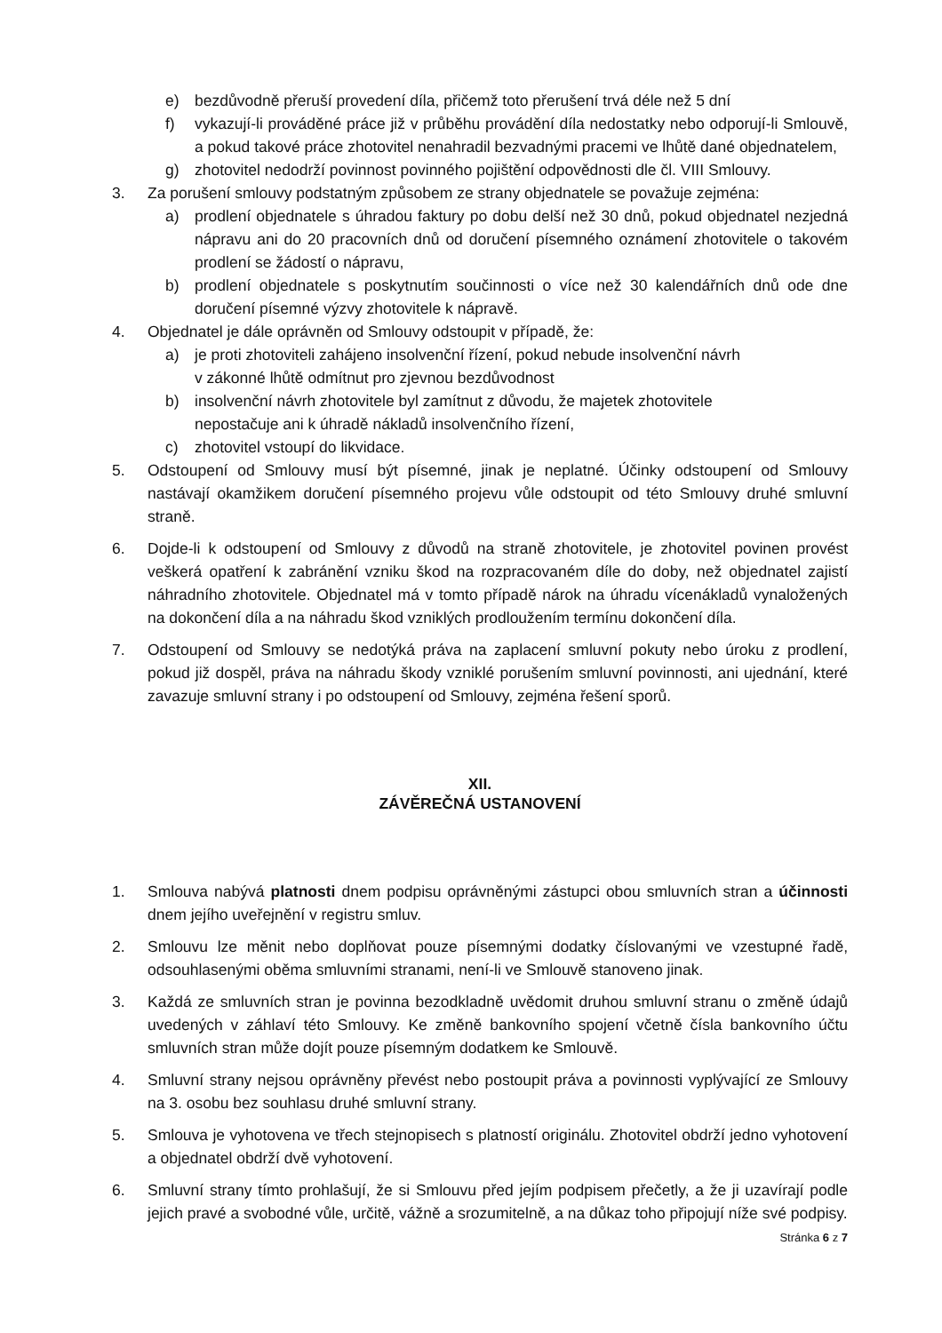e) bezdůvodně přeruší provedení díla, přičemž toto přerušení trvá déle než 5 dní
f) vykazují-li prováděné práce již v průběhu provádění díla nedostatky nebo odporují-li Smlouvě, a pokud takové práce zhotovitel nenahradil bezvadnými pracemi ve lhůtě dané objednatelem,
g) zhotovitel nedodrží povinnost povinného pojištění odpovědnosti dle čl. VIII Smlouvy.
3. Za porušení smlouvy podstatným způsobem ze strany objednatele se považuje zejména:
a) prodlení objednatele s úhradou faktury po dobu delší než 30 dnů, pokud objednatel nezjedná nápravu ani do 20 pracovních dnů od doručení písemného oznámení zhotovitele o takovém prodlení se žádostí o nápravu,
b) prodlení objednatele s poskytnutím součinnosti o více než 30 kalendářních dnů ode dne doručení písemné výzvy zhotovitele k nápravě.
4. Objednatel je dále oprávněn od Smlouvy odstoupit v případě, že:
a) je proti zhotoviteli zahájeno insolvenční řízení, pokud nebude insolvenční návrh
v zákonné lhůtě odmítnut pro zjevnou bezdůvodnost
b) insolvenční návrh zhotovitele byl zamítnut z důvodu, že majetek zhotovitele
nepostačuje ani k úhradě nákladů insolvenčního řízení,
c) zhotovitel vstoupí do likvidace.
5. Odstoupení od Smlouvy musí být písemné, jinak je neplatné. Účinky odstoupení od Smlouvy nastávají okamžikem doručení písemného projevu vůle odstoupit od této Smlouvy druhé smluvní straně.
6. Dojde-li k odstoupení od Smlouvy z důvodů na straně zhotovitele, je zhotovitel povinen provést veškerá opatření k zabránění vzniku škod na rozpracovaném díle do doby, než objednatel zajistí náhradního zhotovitele. Objednatel má v tomto případě nárok na úhradu vícenákladů vynaložených na dokončení díla a na náhradu škod vzniklých prodloužením termínu dokončení díla.
7. Odstoupení od Smlouvy se nedotýká práva na zaplacení smluvní pokuty nebo úroku z prodlení, pokud již dospěl, práva na náhradu škody vzniklé porušením smluvní povinnosti, ani ujednání, které zavazuje smluvní strany i po odstoupení od Smlouvy, zejména řešení sporů.
XII.
ZÁVĚREČNÁ USTANOVENÍ
1. Smlouva nabývá platnosti dnem podpisu oprávněnými zástupci obou smluvních stran a účinnosti dnem jejího uveřejnění v registru smluv.
2. Smlouvu lze měnit nebo doplňovat pouze písemnými dodatky číslovanými ve vzestupné řadě, odsouhlasenými oběma smluvními stranami, není-li ve Smlouvě stanoveno jinak.
3. Každá ze smluvních stran je povinna bezodkladně uvědomit druhou smluvní stranu o změně údajů uvedených v záhlaví této Smlouvy. Ke změně bankovního spojení včetně čísla bankovního účtu smluvních stran může dojít pouze písemným dodatkem ke Smlouvě.
4. Smluvní strany nejsou oprávněny převést nebo postoupit práva a povinnosti vyplývající ze Smlouvy na 3. osobu bez souhlasu druhé smluvní strany.
5. Smlouva je vyhotovena ve třech stejnopisech s platností originálu. Zhotovitel obdrží jedno vyhotovení a objednatel obdrží dvě vyhotovení.
6. Smluvní strany tímto prohlašují, že si Smlouvu před jejím podpisem přečetly, a že ji uzavírají podle jejich pravé a svobodné vůle, určitě, vážně a srozumitelně, a na důkaz toho připojují níže své podpisy.
Stránka 6 z 7